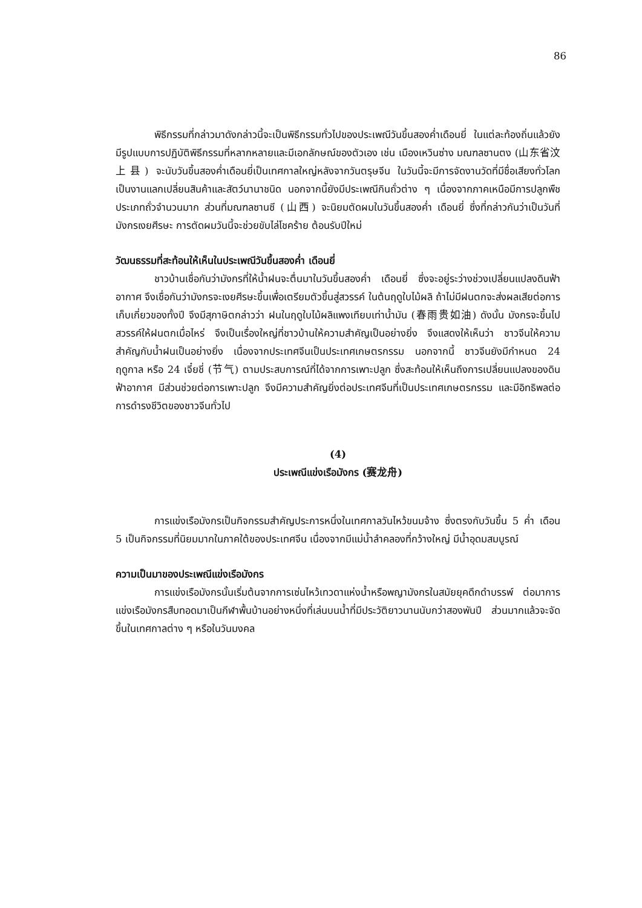86
พิธีกรรมที่กล่าวมาดังกล่าวนี้จะเป็นพิธีกรรมทั่วไปของประเพณีวันขึ้นสองค่ำเดือนยี่ ในแต่ละท้องถิ่นแล้วยังมีรูปแบบการปฏิบัติพิธีกรรมที่หลากหลายและมีเอกลักษณ์ของตัวเอง เช่น เมืองเหวินซ่าง มณฑลซานตง (山东省汶上县) จะนับวันขึ้นสองค่ำเดือนยี่เป็นเทศกาลใหญ่หลังจากวันตรุษจีน ในวันนี้จะมีการจัดงานวัดที่มีชื่อเสียงทั่วโลก เป็นงานแลกเปลี่ยนสินค้าและสัตว์นานาชนิด นอกจากนี้ยังมีประเพณีกินถั่วต่าง ๆ เนื่องจากภาคเหนือมีการปลูกพืชประเภทถั่วจำนวนมาก ส่วนที่มณฑลซานซี (山西) จะนิยมตัดผมในวันขึ้นสองค่ำ เดือนยี่ ซึ่งที่กล่าวกันว่าเป็นวันที่มังกรเงยศีรษะ การตัดผมวันนี้จะช่วยขับไล่โชคร้าย ต้อนรับปีใหม่
วัฒนธรรมที่สะท้อนให้เห็นในประเพณีวันขึ้นสองค่ำ เดือนยี่
ชาวบ้านเชื่อกันว่ามังกรที่ให้น้ำฝนจะตื่นมาในวันขึ้นสองค่ำ เดือนยี่ ซึ่งจะอยู่ระว่างช่วงเปลี่ยนแปลงดินฟ้าอากาศ จึงเชื่อกันว่ามังกรจะเงยศีรษะขึ้นเพื่อเตรียมตัวขึ้นสู่สวรรค์ ในต้นฤดูใบไม้ผลิ ถ้าไม่มีฝนตกจะส่งผลเสียต่อการเก็บเกี่ยวของทั้งปี จึงมีสุภาษิตกล่าวว่า ฝนในฤดูใบไม้ผลิแพงเทียบเท่าน้ำมัน (春雨贵如油) ดังนั้น มังกรจะขึ้นไปสวรรค์ให้ฝนตกเมื่อไหร่ จึงเป็นเรื่องใหญ่ที่ชาวบ้านให้ความสำคัญเป็นอย่างยิ่ง จึงแสดงให้เห็นว่า ชาวจีนให้ความสำคัญกับน้ำฝนเป็นอย่างยิ่ง เนื่องจากประเทศจีนเป็นประเทศเกษตรกรรม นอกจากนี้ ชาวจีนยังมีกำหนด 24 ฤดูกาล หรือ 24 เจี๋ยชี่ (节气) ตามประสบการณ์ที่ได้จากการเพาะปลูก ซึ่งสะท้อนให้เห็นถึงการเปลี่ยนแปลงของดินฟ้าอากาศ มีส่วนช่วยต่อการเพาะปลูก จึงมีความสำคัญยิ่งต่อประเทศจีนที่เป็นประเทศเกษตรกรรม และมีอิทธิพลต่อการดำรงชีวิตของชาวจีนทั่วไป
(4)
ประเพณีแข่งเรือมังกร (赛龙舟)
การแข่งเรือมังกรเป็นกิจกรรมสำคัญประการหนึ่งในเทศกาลวันไหว้ขนมจ้าง ซึ่งตรงกับวันขึ้น 5 ค่ำ เดือน 5 เป็นกิจกรรมที่นิยมมากในภาคใต้ของประเทศจีน เนื่องจากมีแม่น้ำลำคลองที่กว้างใหญ่ มีน้ำอุดมสมบูรณ์
ความเป็นมาของประเพณีแข่งเรือมังกร
การแข่งเรือมังกรนั้นเริ่มต้นจากการเซ่นไหว้เทวดาแห่งน้ำหรือพญามังกรในสมัยยุคดึกดำบรรพ์ ต่อมาการแข่งเรือมังกรสืบทอดมาเป็นกีฬาพื้นบ้านอย่างหนึ่งที่เล่นบนน้ำที่มีประวัติยาวนานนับกว่าสองพันปี ส่วนมากแล้วจะจัดขึ้นในเทศกาลต่าง ๆ หรือในวันมงคล